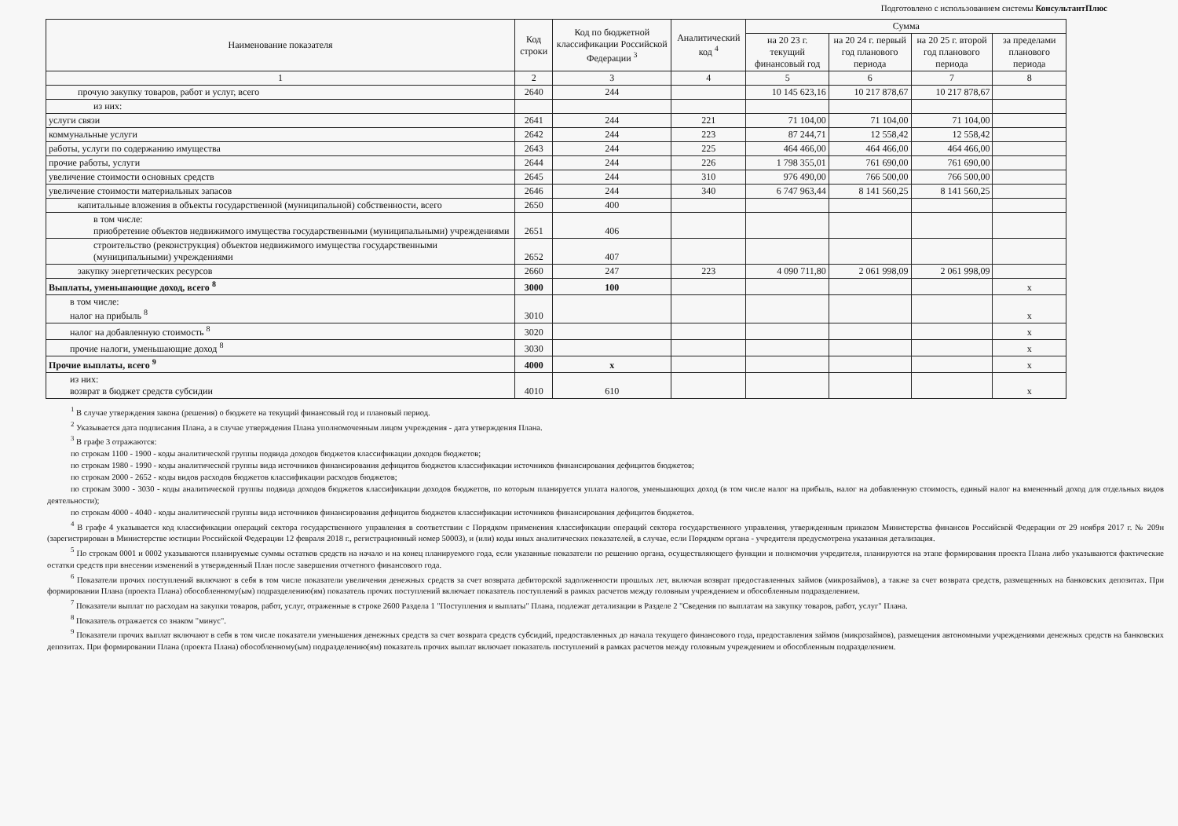Подготовлено с использованием системы КонсультантПлюс
| Наименование показателя | Код строки | Код по бюджетной классификации Российской Федерации <sup>3</sup> | Аналитический код <sup>4</sup> | Сумма | | | |
| --- | --- | --- | --- | --- | --- | --- | --- |
| | | | | на 20 23 г. текущий финансовый год | на 20 24 г. первый год планового периода | на 20 25 г. второй год планового периода | за пределами планового периода |
| 1 | 2 | 3 | 4 | 5 | 6 | 7 | 8 |
| прочую закупку товаров, работ и услуг, всего | 2640 | 244 | | 10 145 623,16 | 10 217 878,67 | 10 217 878,67 | |
| из них: | | | | | | | |
| услуги связи | 2641 | 244 | 221 | 71 104,00 | 71 104,00 | 71 104,00 | |
| коммунальные услуги | 2642 | 244 | 223 | 87 244,71 | 12 558,42 | 12 558,42 | |
| работы, услуги по содержанию имущества | 2643 | 244 | 225 | 464 466,00 | 464 466,00 | 464 466,00 | |
| прочие работы, услуги | 2644 | 244 | 226 | 1 798 355,01 | 761 690,00 | 761 690,00 | |
| увеличение стоимости основных средств | 2645 | 244 | 310 | 976 490,00 | 766 500,00 | 766 500,00 | |
| увеличение стоимости материальных запасов | 2646 | 244 | 340 | 6 747 963,44 | 8 141 560,25 | 8 141 560,25 | |
| капитальные вложения в объекты государственной (муниципальной) собственности, всего | 2650 | 400 | | | | | |
| в том числе: приобретение объектов недвижимого имущества государственными (муниципальными) учреждениями | 2651 | 406 | | | | | |
| строительство (реконструкция) объектов недвижимого имущества государственными (муниципальными) учреждениями | 2652 | 407 | | | | | |
| закупку энергетических ресурсов | 2660 | 247 | 223 | 4 090 711,80 | 2 061 998,09 | 2 061 998,09 | |
| Выплаты, уменьшающие доход, всего <sup>8</sup> | 3000 | 100 | | | | | x |
| в том числе: налог на прибыль <sup>8</sup> | 3010 | | | | | | x |
| налог на добавленную стоимость <sup>8</sup> | 3020 | | | | | | x |
| прочие налоги, уменьшающие доход <sup>8</sup> | 3030 | | | | | | x |
| Прочие выплаты, всего <sup>9</sup> | 4000 | x | | | | | x |
| из них: возврат в бюджет средств субсидии | 4010 | 610 | | | | | x |
<sup>1</sup> В случае утверждения закона (решения) о бюджете на текущий финансовый год и плановый период.
<sup>2</sup> Указывается дата подписания Плана, а в случае утверждения Плана уполномоченным лицом учреждения - дата утверждения Плана.
<sup>3</sup> В графе 3 отражаются:
по строкам 1100 - 1900 - коды аналитической группы подвида доходов бюджетов классификации доходов бюджетов;
по строкам 1980 - 1990 - коды аналитической группы вида источников финансирования дефицитов бюджетов классификации источников финансирования дефицитов бюджетов;
по строкам 2000 - 2652 - коды видов расходов бюджетов классификации расходов бюджетов;
по строкам 3000 - 3030 - коды аналитической группы подвида доходов бюджетов классификации доходов бюджетов, по которым планируется уплата налогов, уменьшающих доход (в том числе налог на прибыль, налог на добавленную стоимость, единый налог на вмененный доход для отдельных видов деятельности);
по строкам 4000 - 4040 - коды аналитической группы вида источников финансирования дефицитов бюджетов классификации источников финансирования дефицитов бюджетов.
<sup>4</sup> В графе 4 указывается код классификации операций сектора государственного управления в соответствии с Порядком применения классификации операций сектора государственного управления, утвержденным приказом Министерства финансов Российской Федерации от 29 ноября 2017 г. № 209н (зарегистрирован в Министерстве юстиции Российской Федерации 12 февраля 2018 г., регистрационный номер 50003), и (или) коды иных аналитических показателей, в случае, если Порядком органа - учредителя предусмотрена указанная детализация.
<sup>5</sup> По строкам 0001 и 0002 указываются планируемые суммы остатков средств на начало и на конец планируемого года, если указанные показатели по решению органа, осуществляющего функции и полномочия учредителя, планируются на этапе формирования проекта Плана либо указываются фактические остатки средств при внесении изменений в утвержденный План после завершения отчетного финансового года.
<sup>6</sup> Показатели прочих поступлений включают в себя в том числе показатели увеличения денежных средств за счет возврата дебиторской задолженности прошлых лет, включая возврат предоставленных займов (микрозаймов), а также за счет возврата средств, размещенных на банковских депозитах. При формировании Плана (проекта Плана) обособленному(ым) подразделению(ям) показатель прочих поступлений включает показатель поступлений в рамках расчетов между головным учреждением и обособленным подразделением.
<sup>7</sup> Показатели выплат по расходам на закупки товаров, работ, услуг, отраженные в строке 2600 Раздела 1 "Поступления и выплаты" Плана, подлежат детализации в Разделе 2 "Сведения по выплатам на закупку товаров, работ, услуг" Плана.
<sup>8</sup> Показатель отражается со знаком "минус".
<sup>9</sup> Показатели прочих выплат включают в себя в том числе показатели уменьшения денежных средств за счет возврата средств субсидий, предоставленных до начала текущего финансового года, предоставления займов (микрозаймов), размещения автономными учреждениями денежных средств на банковских депозитах. При формировании Плана (проекта Плана) обособленному(ым) подразделению(ям) показатель прочих выплат включает показатель поступлений в рамках расчетов между головным учреждением и обособленным подразделением.